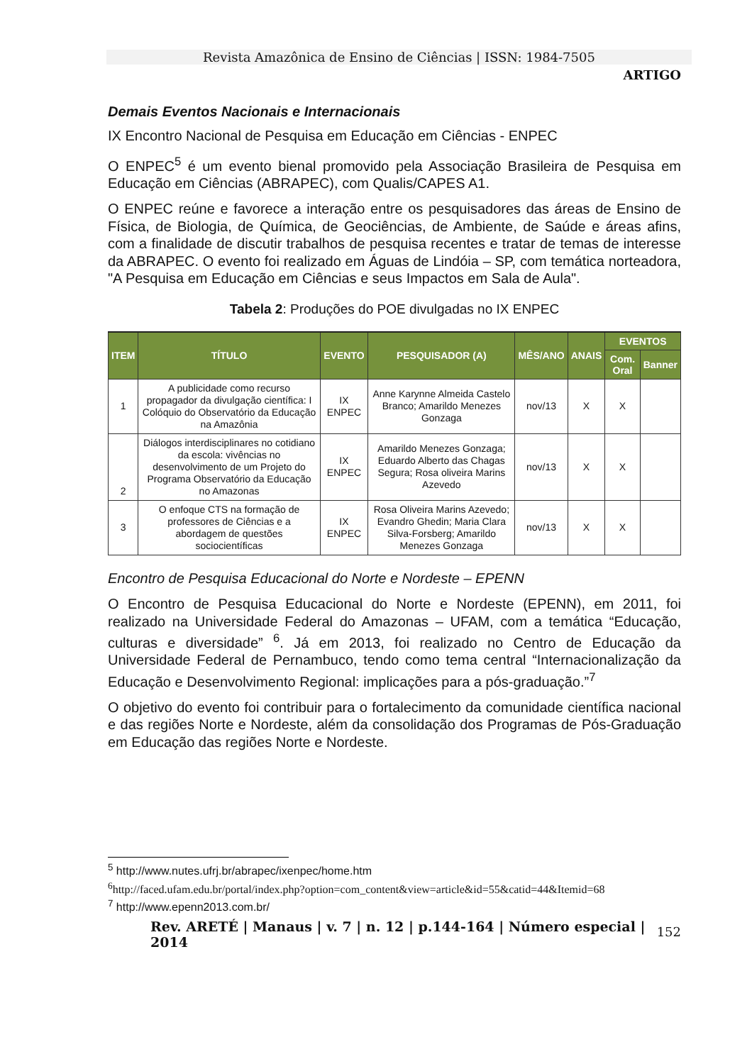Revista Amazônica de Ensino de Ciências | ISSN: 1984-7505
ARTIGO
Demais Eventos Nacionais e Internacionais
IX Encontro Nacional de Pesquisa em Educação em Ciências - ENPEC
O ENPEC<sup>5</sup> é um evento bienal promovido pela Associação Brasileira de Pesquisa em Educação em Ciências (ABRAPEC), com Qualis/CAPES A1.
O ENPEC reúne e favorece a interação entre os pesquisadores das áreas de Ensino de Física, de Biologia, de Química, de Geociências, de Ambiente, de Saúde e áreas afins, com a finalidade de discutir trabalhos de pesquisa recentes e tratar de temas de interesse da ABRAPEC. O evento foi realizado em Águas de Lindóia – SP, com temática norteadora, "A Pesquisa em Educação em Ciências e seus Impactos em Sala de Aula".
Tabela 2: Produções do POE divulgadas no IX ENPEC
| ITEM | TÍTULO | EVENTO | PESQUISADOR (A) | MÊS/ANO | ANAIS | EVENTOS | |
| --- | --- | --- | --- | --- | --- | --- | --- |
| | | | | | | Com. Oral | Banner |
| 1 | A publicidade como recurso propagador da divulgação científica: I Colóquio do Observatório da Educação na Amazônia | IX ENPEC | Anne Karynne Almeida Castelo Branco; Amarildo Menezes Gonzaga | nov/13 | X | X | |
| 2 | Diálogos interdisciplinares no cotidiano da escola: vivências no desenvolvimento de um Projeto do Programa Observatório da Educação no Amazonas | IX ENPEC | Amarildo Menezes Gonzaga; Eduardo Alberto das Chagas Segura; Rosa oliveira Marins Azevedo | nov/13 | X | X | |
| 3 | O enfoque CTS na formação de professores de Ciências e a abordagem de questões sociocientíficas | IX ENPEC | Rosa Oliveira Marins Azevedo; Evandro Ghedin; Maria Clara Silva-Forsberg; Amarildo Menezes Gonzaga | nov/13 | X | X | |
Encontro de Pesquisa Educacional do Norte e Nordeste – EPENN
O Encontro de Pesquisa Educacional do Norte e Nordeste (EPENN), em 2011, foi realizado na Universidade Federal do Amazonas – UFAM, com a temática “Educação, culturas e diversidade” <sup>6</sup>. Já em 2013, foi realizado no Centro de Educação da Universidade Federal de Pernambuco, tendo como tema central “Internacionalização da Educação e Desenvolvimento Regional: implicações para a pós-graduação.”<sup>7</sup>
O objetivo do evento foi contribuir para o fortalecimento da comunidade científica nacional e das regiões Norte e Nordeste, além da consolidação dos Programas de Pós-Graduação em Educação das regiões Norte e Nordeste.
<sup>5</sup> http://www.nutes.ufrj.br/abrapec/ixenpec/home.htm
<sup>6</sup> http://faced.ufam.edu.br/portal/index.php?option=com_content&view=article&id=55&catid=44&Itemid=68
<sup>7</sup> http://www.epenn2013.com.br/
Rev. ARETÉ | Manaus | v. 7 | n. 12 | p.144-164 | Número especial | 2014 152